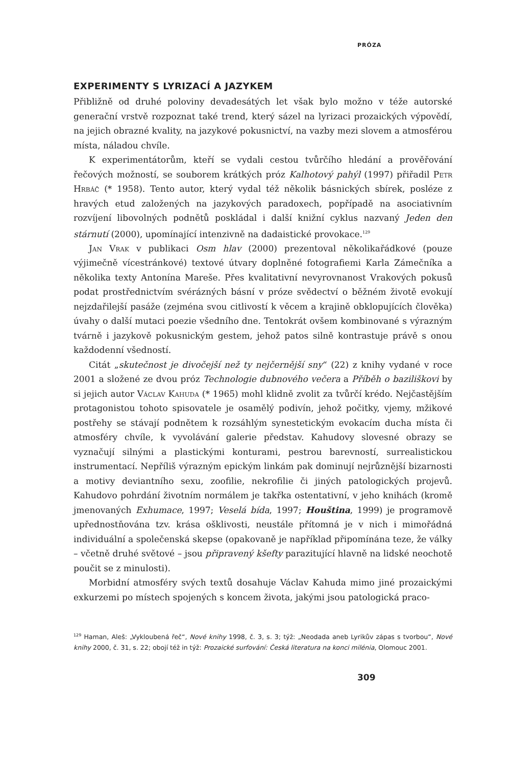PRÓZA
EXPERIMENTY S LYRIZACÍ A JAZYKEM
Přibližně od druhé poloviny devadesátých let však bylo možno v téže autorské generační vrstvě rozpoznat také trend, který sázel na lyrizaci prozaických výpovědí, na jejich obrazné kvality, na jazykové pokusnictví, na vazby mezi slovem a atmosférou místa, náladou chvíle.
K experimentátorům, kteří se vydali cestou tvůrčího hledání a prověřování řečových možností, se souborem krátkých próz Kalhotový pahýl (1997) přiřadil Petr Hrbáč (* 1958). Tento autor, který vydal též několik básnických sbírek, posléze z hravých etud založených na jazykových paradoxech, popřípadě na asociativním rozvíjení libovolných podnětů poskládal i další knižní cyklus nazvaný Jeden den stárnutí (2000), upomínající intenzivně na dadaistické provokace.<sup>129</sup>
Jan Vrak v publikaci Osm hlav (2000) prezentoval několikařádkové (pouze výjimečně vícestránkové) textové útvary doplněné fotografiemi Karla Zámečníka a několika texty Antonína Mareše. Přes kvalitativní nevyrovnanost Vrakových pokusů podat prostřednictvím svérázných básní v próze svědectví o běžném životě evokují nejzdařilejší pasáže (zejména svou citlivostí k věcem a krajině obklopujících člověka) úvahy o další mutaci poezie všedního dne. Tentokrát ovšem kombinované s výrazným tvárně i jazykově pokusnickým gestem, jehož patos silně kontrastuje právě s onou každodenní všedností.
Citát „skutečnost je divočejší než ty nejčernější sny“ (22) z knihy vydané v roce 2001 a složené ze dvou próz Technologie dubnového večera a Příběh o baziliškovi by si jejich autor Václav Kahuda (* 1965) mohl klidně zvolit za tvůrčí krédo. Nejčastějším protagonistou tohoto spisovatele je osamělý podivín, jehož počitky, vjemy, mžikové postřehy se stávají podnětem k rozsáhlým synestetickým evokacím ducha místa či atmosféry chvíle, k vyvolávání galerie představ. Kahudovy slovesné obrazy se vyznačují silnými a plastickými konturami, pestrou barevností, surrealistickou instrumentací. Nepříliš výrazným epickým linkám pak dominují nejrůznější bizarnosti a motivy deviantního sexu, zoofilie, nekrofilie či jiných patologických projevů. Kahudovo pohrdání životním normálem je takřka ostentativní, v jeho knihách (kromě jmenovaných Exhumace, 1997; Veselá bída, 1997; Houština, 1999) je programově upřednostňována tzv. krása ošklivosti, neustále přítomná je v nich i mimořádná individuální a společenská skepse (opakovaně je například připomínána teze, že války – včetně druhé světové – jsou připravený kšefty parazitující hlavně na lidské neochotě poučit se z minulosti).
Morbidní atmosféry svých textů dosahuje Václav Kahuda mimo jiné prozaickými exkurzemi po místech spojených s koncem života, jakými jsou patologická praco-
<sup>129</sup> Haman, Aleš: „Vykloubená řeč“, Nové knihy 1998, č. 3, s. 3; týž: „Neodada aneb Lyrikův zápas s tvorbou“, Nové knihy 2000, č. 31, s. 22; obojí též in týž: Prozaické surfování: Česká literatura na konci milénia, Olomouc 2001.
309